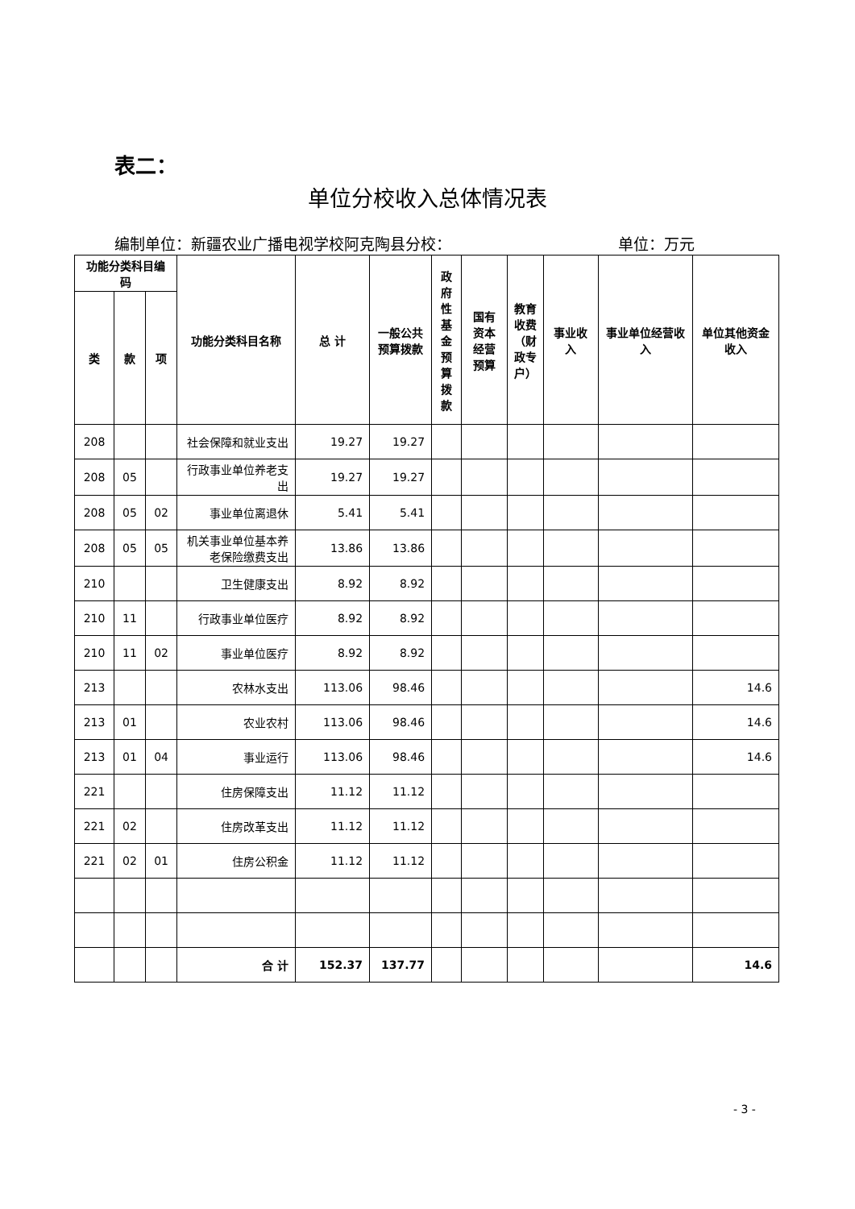表二：
单位分校收入总体情况表
编制单位：新疆农业广播电视学校阿克陶县分校： 单位：万元
| 功能分类科目编码 | | | 功能分类科目名称 | 总 计 | 一般公共预算拨款 | 政府性基金预算拨款 | 国有资本经营预算 | 教育收费（财政专户） | 事业收入 | 事业单位经营收入 | 单位其他资金收入 |
| --- | --- | --- | --- | --- | --- | --- | --- | --- | --- | --- | --- |
| 类 | 款 | 项 | | | | | | | | | |
| 208 | | | 社会保障和就业支出 | 19.27 | 19.27 | | | | | | |
| 208 | 05 | | 行政事业单位养老支出 | 19.27 | 19.27 | | | | | | |
| 208 | 05 | 02 | 事业单位离退休 | 5.41 | 5.41 | | | | | | |
| 208 | 05 | 05 | 机关事业单位基本养老保险缴费支出 | 13.86 | 13.86 | | | | | | |
| 210 | | | 卫生健康支出 | 8.92 | 8.92 | | | | | | |
| 210 | 11 | | 行政事业单位医疗 | 8.92 | 8.92 | | | | | | |
| 210 | 11 | 02 | 事业单位医疗 | 8.92 | 8.92 | | | | | | |
| 213 | | | 农林水支出 | 113.06 | 98.46 | | | | | | 14.6 |
| 213 | 01 | | 农业农村 | 113.06 | 98.46 | | | | | | 14.6 |
| 213 | 01 | 04 | 事业运行 | 113.06 | 98.46 | | | | | | 14.6 |
| 221 | | | 住房保障支出 | 11.12 | 11.12 | | | | | | |
| 221 | 02 | | 住房改革支出 | 11.12 | 11.12 | | | | | | |
| 221 | 02 | 01 | 住房公积金 | 11.12 | 11.12 | | | | | | |
| | | | 合 计 | 152.37 | 137.77 | | | | | | 14.6 |
- 3 -